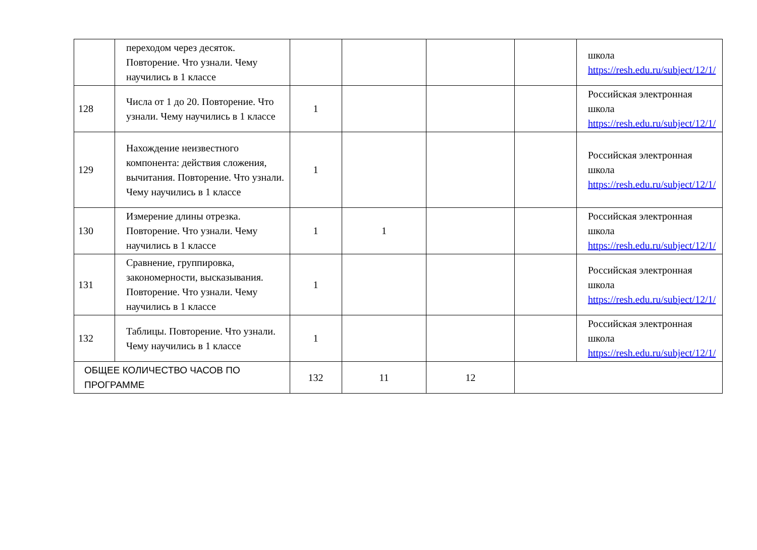| | переходом через десяток. Повторение. Что узнали. Чему научились в 1 классе | | | | | школа https://resh.edu.ru/subject/12/1/ |
| 128 | Числа от 1 до 20. Повторение. Что узнали. Чему научились в 1 классе | 1 | | | | Российская электронная школа https://resh.edu.ru/subject/12/1/ |
| 129 | Нахождение неизвестного компонента: действия сложения, вычитания. Повторение. Что узнали. Чему научились в 1 классе | 1 | | | | Российская электронная школа https://resh.edu.ru/subject/12/1/ |
| 130 | Измерение длины отрезка. Повторение. Что узнали. Чему научились в 1 классе | 1 | 1 | | | Российская электронная школа https://resh.edu.ru/subject/12/1/ |
| 131 | Сравнение, группировка, закономерности, высказывания. Повторение. Что узнали. Чему научились в 1 классе | 1 | | | | Российская электронная школа https://resh.edu.ru/subject/12/1/ |
| 132 | Таблицы. Повторение. Что узнали. Чему научились в 1 классе | 1 | | | | Российская электронная школа https://resh.edu.ru/subject/12/1/ |
| ОБЩЕЕ КОЛИЧЕСТВО ЧАСОВ ПО ПРОГРАММЕ | | 132 | 11 | 12 | | |